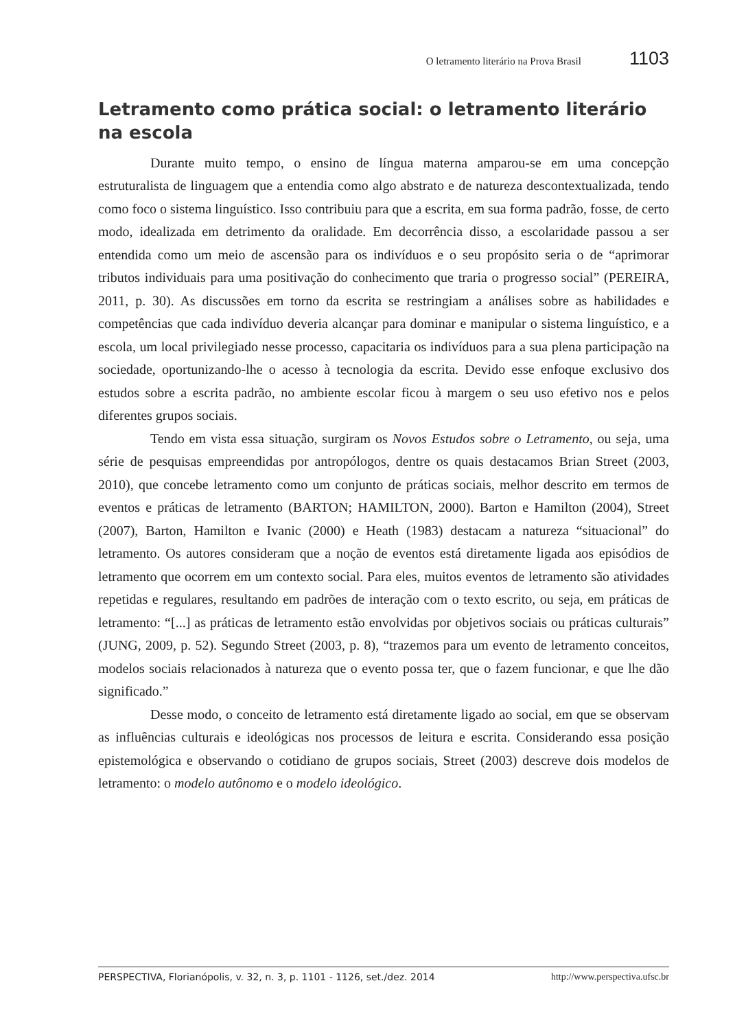O letramento literário na Prova Brasil 1103
Letramento como prática social: o letramento literário na escola
Durante muito tempo, o ensino de língua materna amparou-se em uma concepção estruturalista de linguagem que a entendia como algo abstrato e de natureza descontextualizada, tendo como foco o sistema linguístico. Isso contribuiu para que a escrita, em sua forma padrão, fosse, de certo modo, idealizada em detrimento da oralidade. Em decorrência disso, a escolaridade passou a ser entendida como um meio de ascensão para os indivíduos e o seu propósito seria o de “aprimorar tributos individuais para uma positivação do conhecimento que traria o progresso social” (PEREIRA, 2011, p. 30). As discussões em torno da escrita se restringiam a análises sobre as habilidades e competências que cada indivíduo deveria alcançar para dominar e manipular o sistema linguístico, e a escola, um local privilegiado nesse processo, capacitaria os indivíduos para a sua plena participação na sociedade, oportunizando-lhe o acesso à tecnologia da escrita. Devido esse enfoque exclusivo dos estudos sobre a escrita padrão, no ambiente escolar ficou à margem o seu uso efetivo nos e pelos diferentes grupos sociais.
Tendo em vista essa situação, surgiram os Novos Estudos sobre o Letramento, ou seja, uma série de pesquisas empreendidas por antropólogos, dentre os quais destacamos Brian Street (2003, 2010), que concebe letramento como um conjunto de práticas sociais, melhor descrito em termos de eventos e práticas de letramento (BARTON; HAMILTON, 2000). Barton e Hamilton (2004), Street (2007), Barton, Hamilton e Ivanic (2000) e Heath (1983) destacam a natureza “situacional” do letramento. Os autores consideram que a noção de eventos está diretamente ligada aos episódios de letramento que ocorrem em um contexto social. Para eles, muitos eventos de letramento são atividades repetidas e regulares, resultando em padrões de interação com o texto escrito, ou seja, em práticas de letramento: “[...] as práticas de letramento estão envolvidas por objetivos sociais ou práticas culturais” (JUNG, 2009, p. 52). Segundo Street (2003, p. 8), “trazemos para um evento de letramento conceitos, modelos sociais relacionados à natureza que o evento possa ter, que o fazem funcionar, e que lhe dão significado.”
Desse modo, o conceito de letramento está diretamente ligado ao social, em que se observam as influências culturais e ideológicas nos processos de leitura e escrita. Considerando essa posição epistemológica e observando o cotidiano de grupos sociais, Street (2003) descreve dois modelos de letramento: o modelo autônomo e o modelo ideológico.
PERSPECTIVA, Florianópolis, v. 32, n. 3, p. 1101 - 1126, set./dez. 2014 http://www.perspectiva.ufsc.br